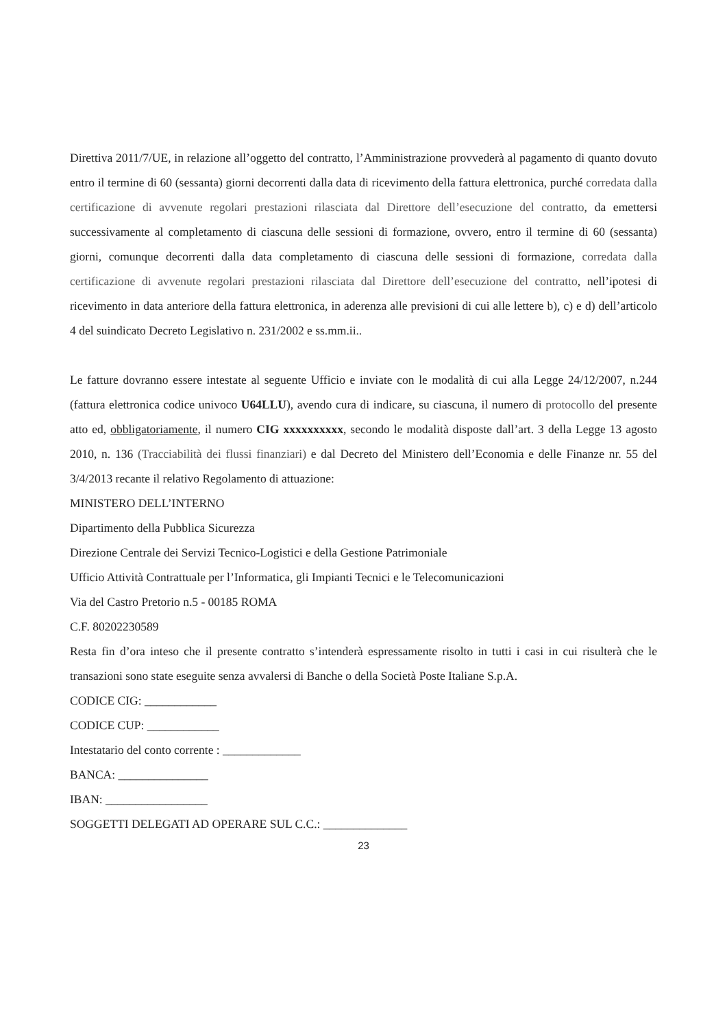Direttiva 2011/7/UE, in relazione all’oggetto del contratto, l’Amministrazione provvederà al pagamento di quanto dovuto entro il termine di 60 (sessanta) giorni decorrenti dalla data di ricevimento della fattura elettronica, purché corredata dalla certificazione di avvenute regolari prestazioni rilasciata dal Direttore dell’esecuzione del contratto, da emettersi successivamente al completamento di ciascuna delle sessioni di formazione, ovvero, entro il termine di 60 (sessanta) giorni, comunque decorrenti dalla data completamento di ciascuna delle sessioni di formazione, corredata dalla certificazione di avvenute regolari prestazioni rilasciata dal Direttore dell’esecuzione del contratto, nell’ipotesi di ricevimento in data anteriore della fattura elettronica, in aderenza alle previsioni di cui alle lettere b), c) e d) dell’articolo 4 del suindicato Decreto Legislativo n. 231/2002 e ss.mm.ii..
Le fatture dovranno essere intestate al seguente Ufficio e inviate con le modalità di cui alla Legge 24/12/2007, n.244 (fattura elettronica codice univoco U64LLU), avendo cura di indicare, su ciascuna, il numero di protocollo del presente atto ed, obbligatoriamente, il numero CIG xxxxxxxxxx, secondo le modalità disposte dall’art. 3 della Legge 13 agosto 2010, n. 136 (Tracciabilità dei flussi finanziari) e dal Decreto del Ministero dell’Economia e delle Finanze nr. 55 del 3/4/2013 recante il relativo Regolamento di attuazione:
MINISTERO DELL’INTERNO
Dipartimento della Pubblica Sicurezza
Direzione Centrale dei Servizi Tecnico-Logistici e della Gestione Patrimoniale
Ufficio Attività Contrattuale per l’Informatica, gli Impianti Tecnici e le Telecomunicazioni
Via del Castro Pretorio n.5 - 00185 ROMA
C.F. 80202230589
Resta fin d’ora inteso che il presente contratto s’intenderà espressamente risolto in tutti i casi in cui risulterà che le transazioni sono state eseguite senza avvalersi di Banche o della Società Poste Italiane S.p.A.
CODICE CIG: ____________
CODICE CUP: ____________
Intestatario del conto corrente : _____________
BANCA: _______________
IBAN: _________________
SOGGETTI DELEGATI AD OPERARE SUL C.C.: ______________
23